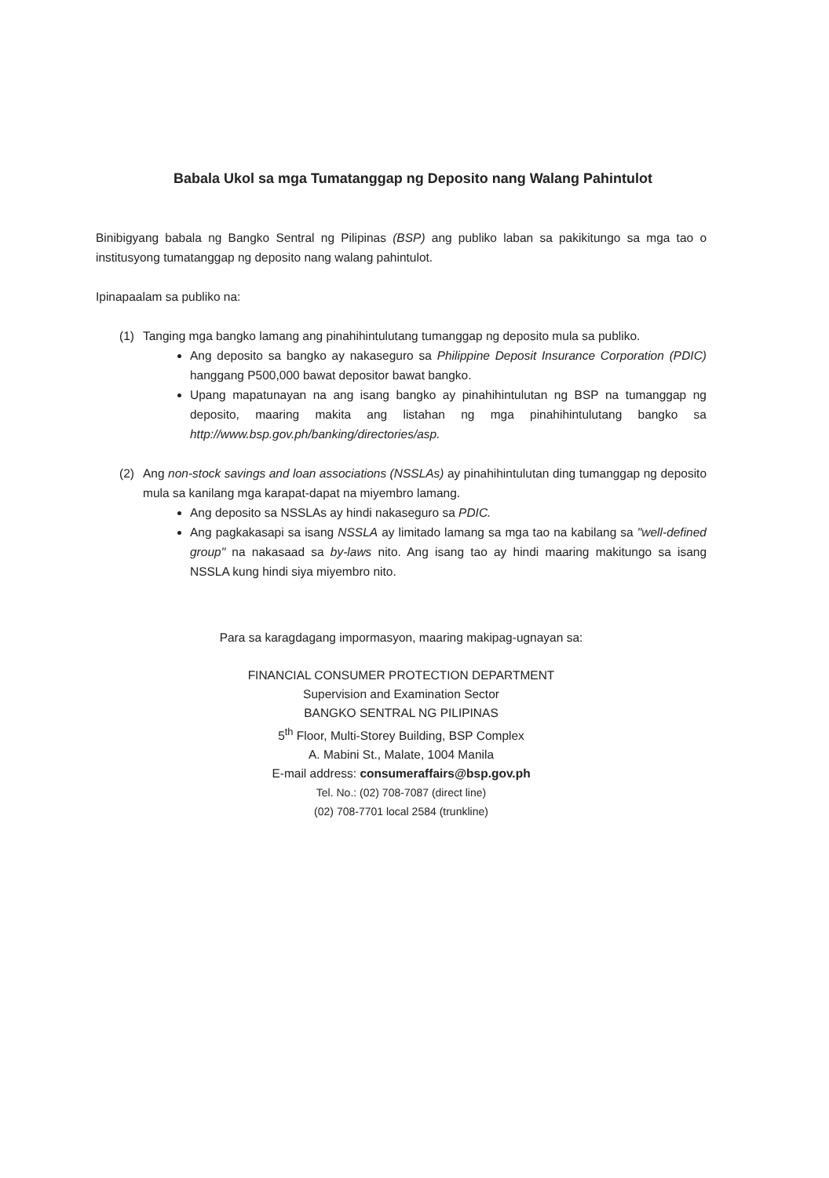Babala Ukol sa mga Tumatanggap ng Deposito nang Walang Pahintulot
Binibigyang babala ng Bangko Sentral ng Pilipinas (BSP) ang publiko laban sa pakikitungo sa mga tao o institusyong tumatanggap ng deposito nang walang pahintulot.
Ipinapaalam sa publiko na:
(1) Tanging mga bangko lamang ang pinahihintulutang tumanggap ng deposito mula sa publiko.
Ang deposito sa bangko ay nakaseguro sa Philippine Deposit Insurance Corporation (PDIC) hanggang P500,000 bawat depositor bawat bangko.
Upang mapatunayan na ang isang bangko ay pinahihintulutan ng BSP na tumanggap ng deposito, maaring makita ang listahan ng mga pinahihintulutang bangko sa http://www.bsp.gov.ph/banking/directories/asp.
(2) Ang non-stock savings and loan associations (NSSLAs) ay pinahihintulutan ding tumanggap ng deposito mula sa kanilang mga karapat-dapat na miyembro lamang.
Ang deposito sa NSSLAs ay hindi nakaseguro sa PDIC.
Ang pagkakasapi sa isang NSSLA ay limitado lamang sa mga tao na kabilang sa "well-defined group" na nakasaad sa by-laws nito. Ang isang tao ay hindi maaring makitungo sa isang NSSLA kung hindi siya miyembro nito.
Para sa karagdagang impormasyon, maaring makipag-ugnayan sa:
FINANCIAL CONSUMER PROTECTION DEPARTMENT
Supervision and Examination Sector
BANGKO SENTRAL NG PILIPINAS
5<sup>th</sup> Floor, Multi-Storey Building, BSP Complex
A. Mabini St., Malate, 1004 Manila
E-mail address: consumeraffairs@bsp.gov.ph
Tel. No.: (02) 708-7087 (direct line)
(02) 708-7701 local 2584 (trunkline)